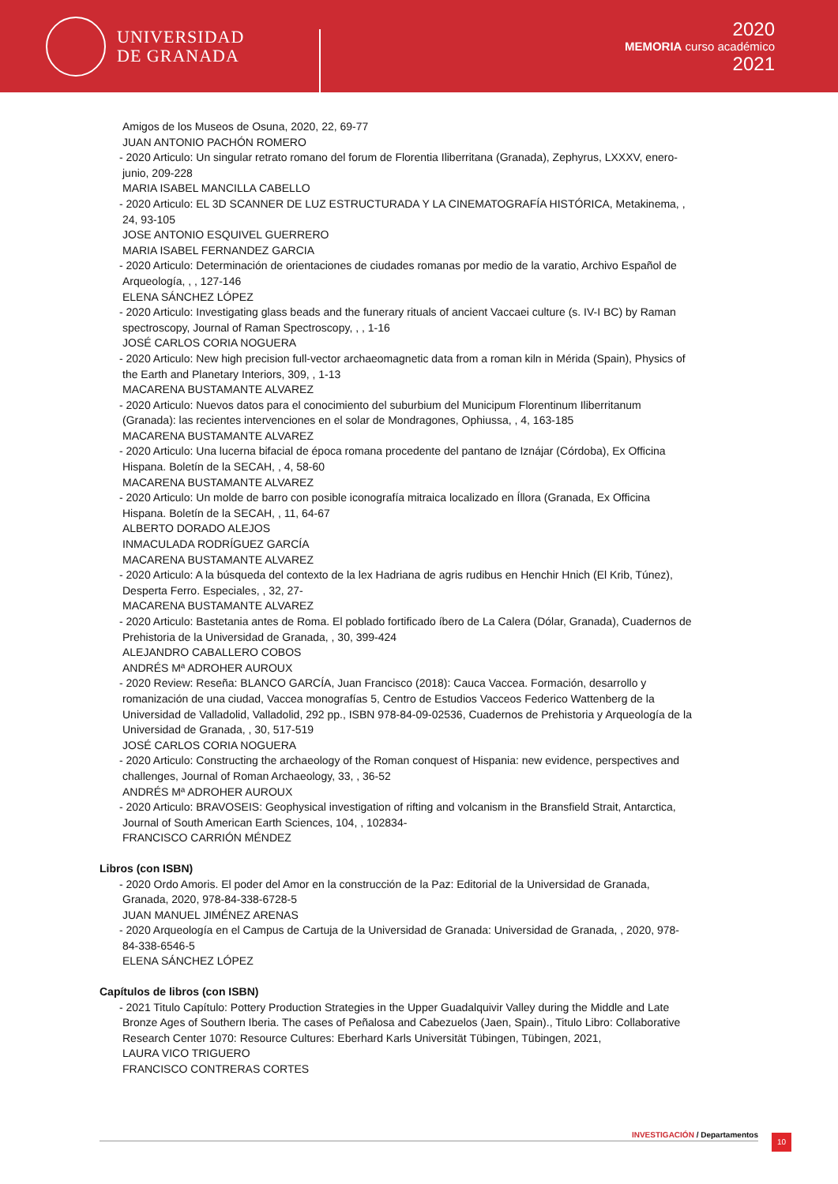UNIVERSIDAD
DE GRANADA
2020
MEMORIA curso académico
2021
Amigos de los Museos de Osuna, 2020, 22, 69-77
JUAN ANTONIO PACHÓN ROMERO
- 2020 Articulo: Un singular retrato romano del forum de Florentia Iliberritana (Granada), Zephyrus, LXXXV, enero-junio, 209-228
MARIA ISABEL MANCILLA CABELLO
- 2020 Articulo: EL 3D SCANNER DE LUZ ESTRUCTURADA Y LA CINEMATOGRAFÍA HISTÓRICA, Metakinema, , 24, 93-105
JOSE ANTONIO ESQUIVEL GUERRERO
MARIA ISABEL FERNANDEZ GARCIA
- 2020 Articulo: Determinación de orientaciones de ciudades romanas por medio de la varatio, Archivo Español de Arqueología, , , 127-146
ELENA SÁNCHEZ LÓPEZ
- 2020 Articulo: Investigating glass beads and the funerary rituals of ancient Vaccaei culture (s. IV-I BC) by Raman spectroscopy, Journal of Raman Spectroscopy, , , 1-16
JOSÉ CARLOS CORIA NOGUERA
- 2020 Articulo: New high precision full-vector archaeomagnetic data from a roman kiln in Mérida (Spain), Physics of the Earth and Planetary Interiors, 309, , 1-13
MACARENA BUSTAMANTE ALVAREZ
- 2020 Articulo: Nuevos datos para el conocimiento del suburbium del Municipum Florentinum Iliberritanum (Granada): las recientes intervenciones en el solar de Mondragones, Ophiussa, , 4, 163-185
MACARENA BUSTAMANTE ALVAREZ
- 2020 Articulo: Una lucerna bifacial de época romana procedente del pantano de Iznájar (Córdoba), Ex Officina Hispana. Boletín de la SECAH, , 4, 58-60
MACARENA BUSTAMANTE ALVAREZ
- 2020 Articulo: Un molde de barro con posible iconografía mitraica localizado en Íllora (Granada, Ex Officina Hispana. Boletín de la SECAH, , 11, 64-67
ALBERTO DORADO ALEJOS
INMACULADA RODRÍGUEZ GARCÍA
MACARENA BUSTAMANTE ALVAREZ
- 2020 Articulo: A la búsqueda del contexto de la lex Hadriana de agris rudibus en Henchir Hnich (El Krib, Túnez), Desperta Ferro. Especiales, , 32, 27-
MACARENA BUSTAMANTE ALVAREZ
- 2020 Articulo: Bastetania antes de Roma. El poblado fortificado íbero de La Calera (Dólar, Granada), Cuadernos de Prehistoria de la Universidad de Granada, , 30, 399-424
ALEJANDRO CABALLERO COBOS
ANDRÉS Mª ADROHER AUROUX
- 2020 Review: Reseña: BLANCO GARCÍA, Juan Francisco (2018): Cauca Vaccea. Formación, desarrollo y romanización de una ciudad, Vaccea monografías 5, Centro de Estudios Vacceos Federico Wattenberg de la Universidad de Valladolid, Valladolid, 292 pp., ISBN 978-84-09-02536, Cuadernos de Prehistoria y Arqueología de la Universidad de Granada, , 30, 517-519
JOSÉ CARLOS CORIA NOGUERA
- 2020 Articulo: Constructing the archaeology of the Roman conquest of Hispania: new evidence, perspectives and challenges, Journal of Roman Archaeology, 33, , 36-52
ANDRÉS Mª ADROHER AUROUX
- 2020 Articulo: BRAVOSEIS: Geophysical investigation of rifting and volcanism in the Bransfield Strait, Antarctica, Journal of South American Earth Sciences, 104, , 102834-
FRANCISCO CARRIÓN MÉNDEZ
Libros (con ISBN)
- 2020 Ordo Amoris. El poder del Amor en la construcción de la Paz: Editorial de la Universidad de Granada, Granada, 2020, 978-84-338-6728-5
JUAN MANUEL JIMÉNEZ ARENAS
- 2020 Arqueología en el Campus de Cartuja de la Universidad de Granada: Universidad de Granada, , 2020, 978-84-338-6546-5
ELENA SÁNCHEZ LÓPEZ
Capítulos de libros (con ISBN)
- 2021 Titulo Capítulo: Pottery Production Strategies in the Upper Guadalquivir Valley during the Middle and Late Bronze Ages of Southern Iberia. The cases of Peñalosa and Cabezuelos (Jaen, Spain)., Titulo Libro: Collaborative Research Center 1070: Resource Cultures: Eberhard Karls Universität Tübingen, Tübingen, 2021,
LAURA VICO TRIGUERO
FRANCISCO CONTRERAS CORTES
INVESTIGACIÓN / Departamentos 10